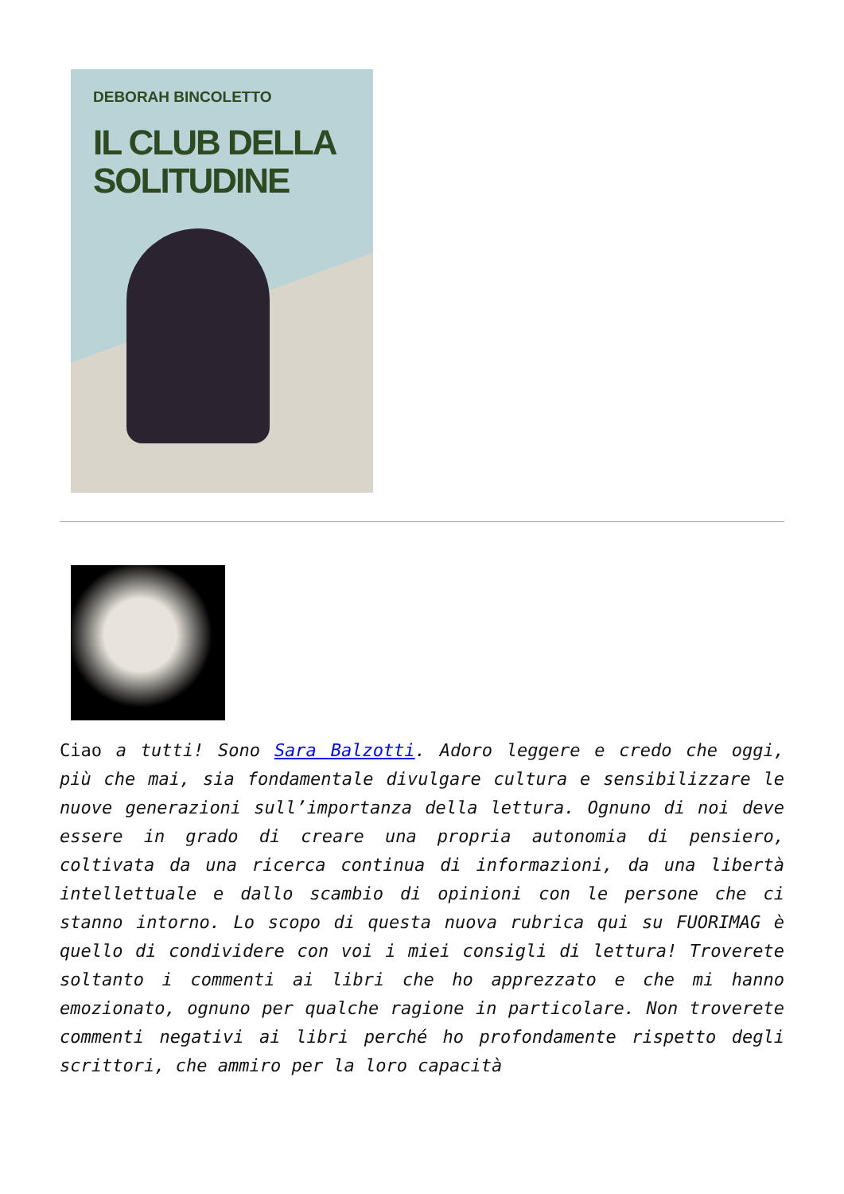DEBORAH BINCOLETTO
IL CLUB DELLA
SOLITUDINE
Ciao a tutti! Sono Sara Balzotti. Adoro leggere e credo che oggi, più che mai, sia fondamentale divulgare cultura e sensibilizzare le nuove generazioni sull’importanza della lettura. Ognuno di noi deve essere in grado di creare una propria autonomia di pensiero, coltivata da una ricerca continua di informazioni, da una libertà intellettuale e dallo scambio di opinioni con le persone che ci stanno intorno. Lo scopo di questa nuova rubrica qui su FUORIMAG è quello di condividere con voi i miei consigli di lettura! Troverete soltanto i commenti ai libri che ho apprezzato e che mi hanno emozionato, ognuno per qualche ragione in particolare. Non troverete commenti negativi ai libri perché ho profondamente rispetto degli scrittori, che ammiro per la loro capacità